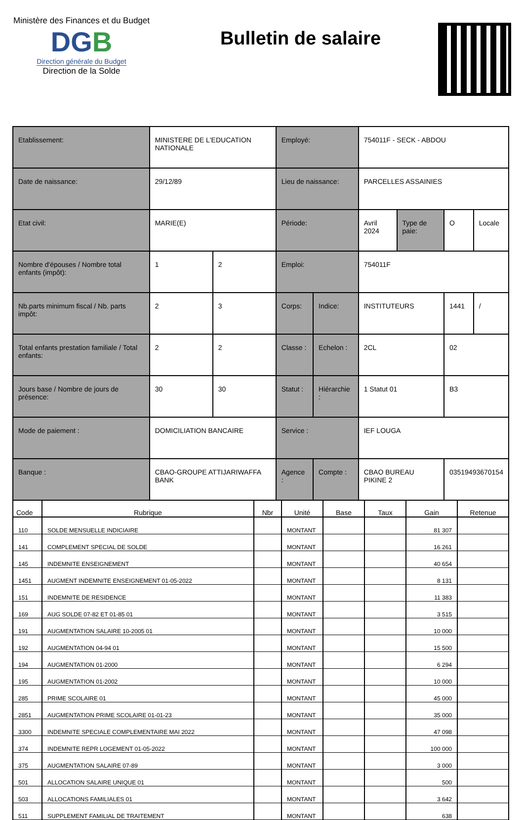Ministère des Finances et du Budget
DGB
Direction générale du Budget
Direction de la Solde
Bulletin de salaire
| Etablissement: | MINISTERE DE L'EDUCATION NATIONALE | | Employé: | | 754011F - SECK - ABDOU | | | |
| Date de naissance: | 29/12/89 | | Lieu de naissance: | | PARCELLES ASSAINIES | | | |
| Etat civil: | MARIE(E) | | Période: | | Avril 2024 | Type de paie: | O | Locale |
| Nombre d'épouses / Nombre total enfants (impôt): | 1 | 2 | Emploi: | | 754011F | | | |
| Nb.parts minimum fiscal / Nb. parts impôt: | 2 | 3 | Corps: | Indice: | INSTITUTEURS | | 1441 | / |
| Total enfants prestation familiale / Total enfants: | 2 | 2 | Classe : | Echelon : | 2CL | | 02 | |
| Jours base / Nombre de jours de présence: | 30 | 30 | Statut : | Hiérarchie : | 1 Statut 01 | | B3 | |
| Mode de paiement : | DOMICILIATION BANCAIRE | | Service : | | IEF LOUGA | | | |
| Banque : | CBAO-GROUPE ATTIJARIWAFFA BANK | | Agence : | Compte : | CBAO BUREAU PIKINE 2 | | 03519493670154 | |
| Code | Rubrique | Nbr | Unité | Base | Taux | Gain | Retenue |
| --- | --- | --- | --- | --- | --- | --- | --- |
| 110 | SOLDE MENSUELLE INDICIAIRE | | MONTANT | | | 81 307 | |
| 141 | COMPLEMENT SPECIAL DE SOLDE | | MONTANT | | | 16 261 | |
| 145 | INDEMNITE ENSEIGNEMENT | | MONTANT | | | 40 654 | |
| 1451 | AUGMENT INDEMNITE ENSEIGNEMENT 01-05-2022 | | MONTANT | | | 8 131 | |
| 151 | INDEMNITE DE RESIDENCE | | MONTANT | | | 11 383 | |
| 169 | AUG SOLDE 07-82 ET 01-85 01 | | MONTANT | | | 3 515 | |
| 191 | AUGMENTATION SALAIRE 10-2005 01 | | MONTANT | | | 10 000 | |
| 192 | AUGMENTATION 04-94 01 | | MONTANT | | | 15 500 | |
| 194 | AUGMENTATION 01-2000 | | MONTANT | | | 6 294 | |
| 195 | AUGMENTATION 01-2002 | | MONTANT | | | 10 000 | |
| 285 | PRIME SCOLAIRE 01 | | MONTANT | | | 45 000 | |
| 2851 | AUGMENTATION PRIME SCOLAIRE 01-01-23 | | MONTANT | | | 35 000 | |
| 3300 | INDEMNITE SPECIALE COMPLEMENTAIRE MAI 2022 | | MONTANT | | | 47 098 | |
| 374 | INDEMNITE REPR LOGEMENT 01-05-2022 | | MONTANT | | | 100 000 | |
| 375 | AUGMENTATION SALAIRE 07-89 | | MONTANT | | | 3 000 | |
| 501 | ALLOCATION SALAIRE UNIQUE 01 | | MONTANT | | | 500 | |
| 503 | ALLOCATIONS FAMILIALES 01 | | MONTANT | | | 3 642 | |
| 511 | SUPPLEMENT FAMILIAL DE TRAITEMENT | | MONTANT | | | 638 | |